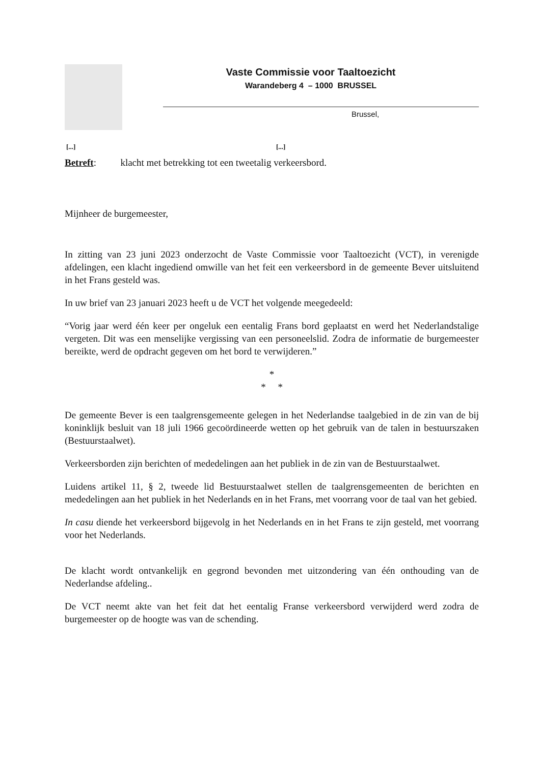Vaste Commissie voor Taaltoezicht
Warandeberg 4 – 1000 BRUSSEL
Brussel,
[...] [...]
Betreft: klacht met betrekking tot een tweetalig verkeersbord.
Mijnheer de burgemeester,
In zitting van 23 juni 2023 onderzocht de Vaste Commissie voor Taaltoezicht (VCT), in verenigde afdelingen, een klacht ingediend omwille van het feit een verkeersbord in de gemeente Bever uitsluitend in het Frans gesteld was.
In uw brief van 23 januari 2023 heeft u de VCT het volgende meegedeeld:
“Vorig jaar werd één keer per ongeluk een eentalig Frans bord geplaatst en werd het Nederlandstalige vergeten. Dit was een menselijke vergissing van een personeelslid. Zodra de informatie de burgemeester bereikte, werd de opdracht gegeven om het bord te verwijderen.”
*
* *
De gemeente Bever is een taalgrensgemeente gelegen in het Nederlandse taalgebied in de zin van de bij koninklijk besluit van 18 juli 1966 gecoördineerde wetten op het gebruik van de talen in bestuurszaken (Bestuurstaalwet).
Verkeersborden zijn berichten of mededelingen aan het publiek in de zin van de Bestuurstaalwet.
Luidens artikel 11, § 2, tweede lid Bestuurstaalwet stellen de taalgrensgemeenten de berichten en mededelingen aan het publiek in het Nederlands en in het Frans, met voorrang voor de taal van het gebied.
In casu diende het verkeersbord bijgevolg in het Nederlands en in het Frans te zijn gesteld, met voorrang voor het Nederlands.
De klacht wordt ontvankelijk en gegrond bevonden met uitzondering van één onthouding van de Nederlandse afdeling..
De VCT neemt akte van het feit dat het eentalig Franse verkeersbord verwijderd werd zodra de burgemeester op de hoogte was van de schending.